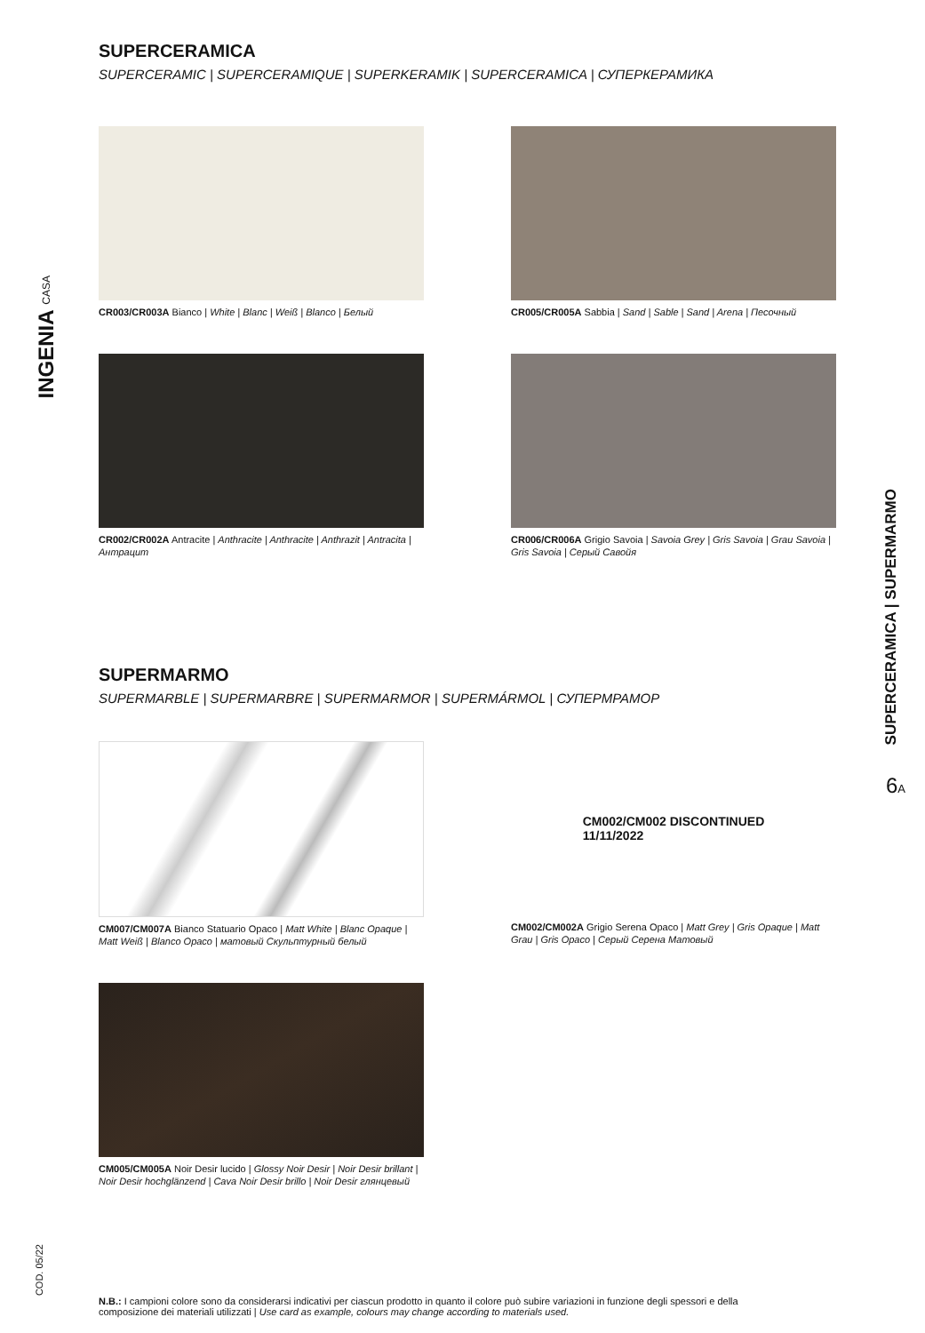INGENIA CASA
SUPERCERAMICA
SUPERCERAMIC | SUPERCERAMIQUE | SUPERKERAMIK | SUPERCERAMICA | СУПЕРКЕРАМИКА
CR003/CR003A Bianco | White | Blanc | Weiß | Blanco | Белый
CR005/CR005A Sabbia | Sand | Sable | Sand | Arena | Песочный
CR002/CR002A Antracite | Anthracite | Anthracite | Anthrazit | Antracita | Антрацит
CR006/CR006A Grigio Savoia | Savoia Grey | Gris Savoia | Grau Savoia | Gris Savoia | Серый Савойя
SUPERMARMO
SUPERMARBLE | SUPERMARBRE | SUPERMARMOR | SUPERMÁRMOL | СУПЕРМРАМОР
CM007/CM007A Bianco Statuario Opaco | Matt White | Blanc Opaque | Matt Weiß | Blanco Opaco | матовый Скульптурный белый
CM002/CM002 DISCONTINUED
11/11/2022
CM002/CM002A Grigio Serena Opaco | Matt Grey | Gris Opaque | Matt Grau | Gris Opaco | Серый Серена Матовый
CM005/CM005A Noir Desir lucido | Glossy Noir Desir | Noir Desir brillant | Noir Desir hochglänzend | Cava Noir Desir brillo | Noir Desir глянцевый
SUPERCERAMICA | SUPERMARMO
6A
COD. 05/22
N.B.: I campioni colore sono da considerarsi indicativi per ciascun prodotto in quanto il colore può subire variazioni in funzione degli spessori e della composizione dei materiali utilizzati | Use card as example, colours may change according to materials used.